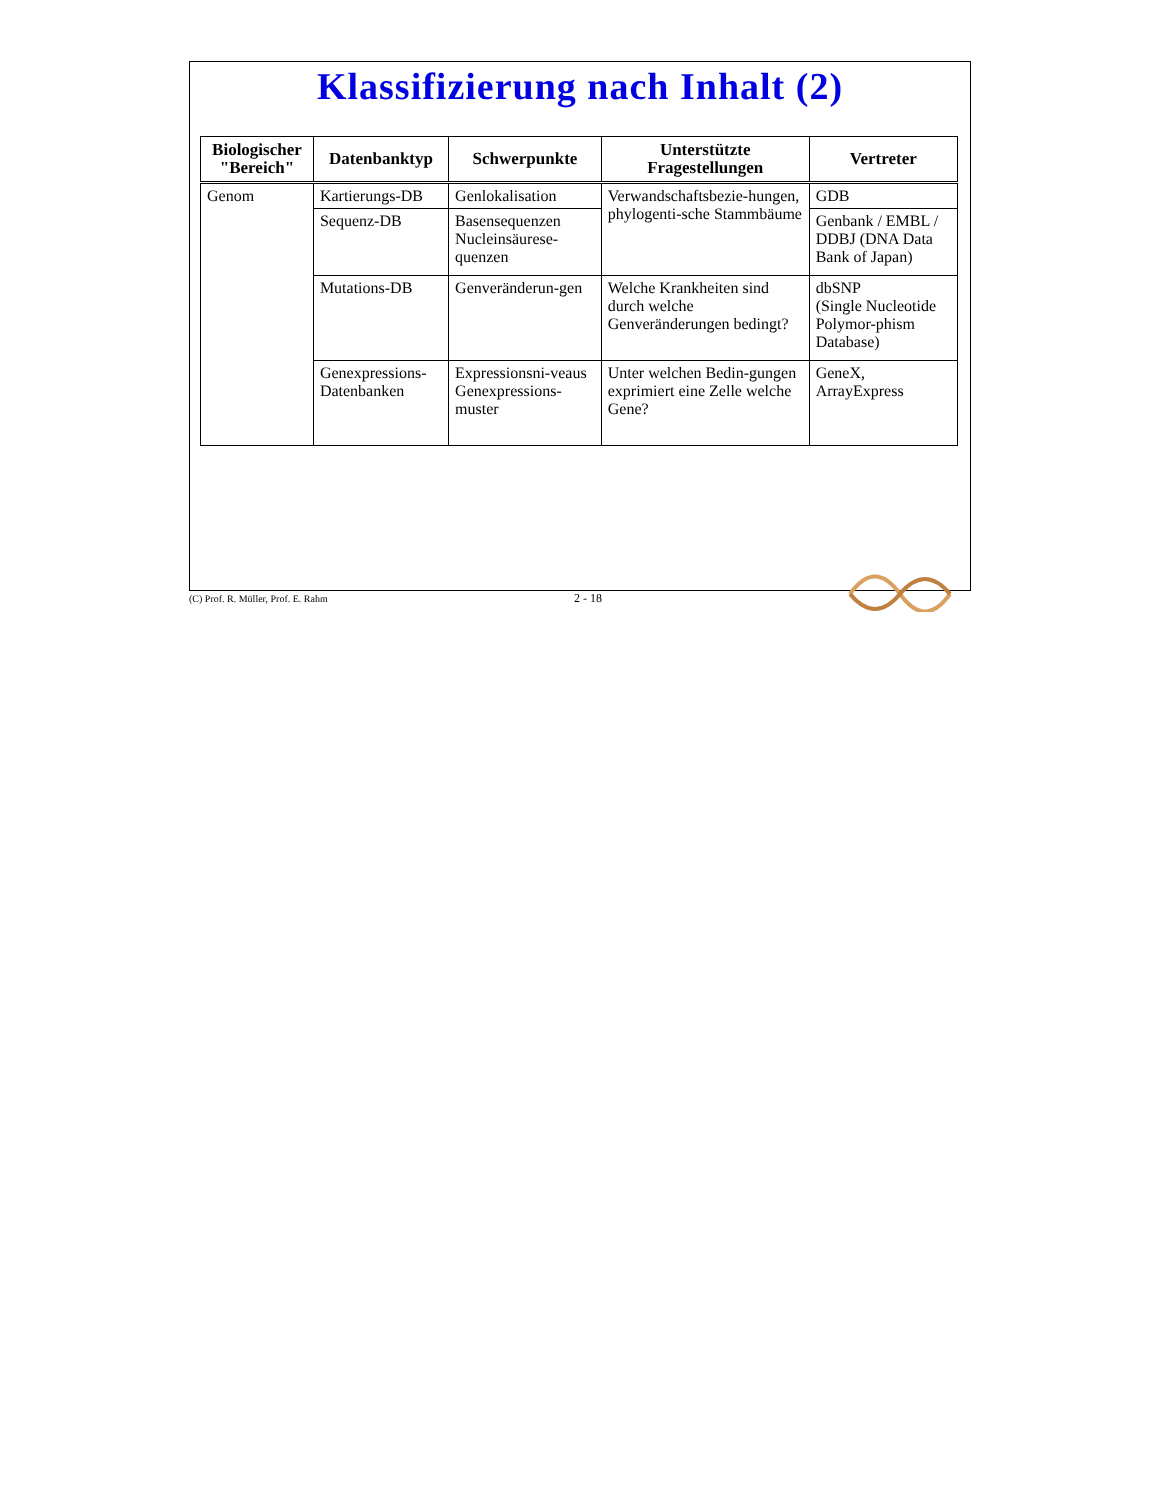Klassifizierung nach Inhalt (2)
| Biologischer "Bereich" | Datenbanktyp | Schwerpunkte | Unterstützte Fragestellungen | Vertreter |
| --- | --- | --- | --- | --- |
| Genom | Kartierungs-DB | Genlokalisation | Verwandschaftsbezie-hungen, phylogenti-sche Stammbäume | GDB |
| | Sequenz-DB | Basensequenzen Nucleinsäurese-quenzen | | Genbank / EMBL / DDBJ (DNA Data Bank of Japan) |
| | Mutations-DB | Genveränderun-gen | Welche Krankheiten sind durch welche Genveränderungen bedingt? | dbSNP (Single Nucleotide Polymor-phism Database) |
| | Genexpressions-Datenbanken | Expressionsni-veaus Genexpressions-muster | Unter welchen Bedin-gungen exprimiert eine Zelle welche Gene? | GeneX, ArrayExpress |
(C) Prof. R. Müller, Prof. E. Rahm 2 - 18